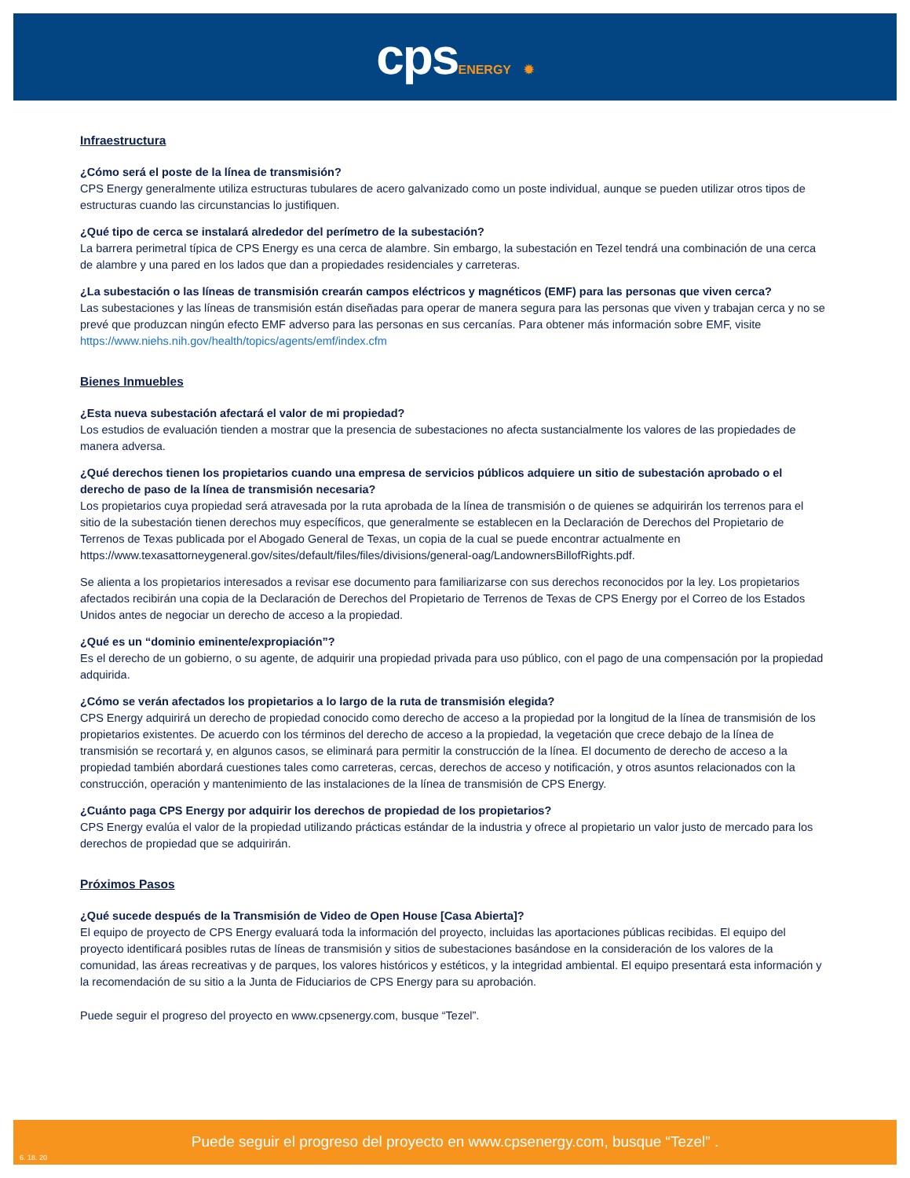cpsENERGY ✹
Infraestructura
¿Cómo será el poste de la línea de transmisión?
CPS Energy generalmente utiliza estructuras tubulares de acero galvanizado como un poste individual, aunque se pueden utilizar otros tipos de estructuras cuando las circunstancias lo justifiquen.
¿Qué tipo de cerca se instalará alrededor del perímetro de la subestación?
La barrera perimetral típica de CPS Energy es una cerca de alambre. Sin embargo, la subestación en Tezel tendrá una combinación de una cerca de alambre y una pared en los lados que dan a propiedades residenciales y carreteras.
¿La subestación o las líneas de transmisión crearán campos eléctricos y magnéticos (EMF) para las personas que viven cerca?
Las subestaciones y las líneas de transmisión están diseñadas para operar de manera segura para las personas que viven y trabajan cerca y no se prevé que produzcan ningún efecto EMF adverso para las personas en sus cercanías. Para obtener más información sobre EMF, visite https://www.niehs.nih.gov/health/topics/agents/emf/index.cfm
Bienes Inmuebles
¿Esta nueva subestación afectará el valor de mi propiedad?
Los estudios de evaluación tienden a mostrar que la presencia de subestaciones no afecta sustancialmente los valores de las propiedades de manera adversa.
¿Qué derechos tienen los propietarios cuando una empresa de servicios públicos adquiere un sitio de subestación aprobado o el derecho de paso de la línea de transmisión necesaria?
Los propietarios cuya propiedad será atravesada por la ruta aprobada de la línea de transmisión o de quienes se adquirirán los terrenos para el sitio de la subestación tienen derechos muy específicos, que generalmente se establecen en la Declaración de Derechos del Propietario de Terrenos de Texas publicada por el Abogado General de Texas, un copia de la cual se puede encontrar actualmente en https://www.texasattorneygeneral.gov/sites/default/files/files/divisions/general-oag/LandownersBillofRights.pdf.
Se alienta a los propietarios interesados a revisar ese documento para familiarizarse con sus derechos reconocidos por la ley. Los propietarios afectados recibirán una copia de la Declaración de Derechos del Propietario de Terrenos de Texas de CPS Energy por el Correo de los Estados Unidos antes de negociar un derecho de acceso a la propiedad.
¿Qué es un “dominio eminente/expropiación”?
Es el derecho de un gobierno, o su agente, de adquirir una propiedad privada para uso público, con el pago de una compensación por la propiedad adquirida.
¿Cómo se verán afectados los propietarios a lo largo de la ruta de transmisión elegida?
CPS Energy adquirirá un derecho de propiedad conocido como derecho de acceso a la propiedad por la longitud de la línea de transmisión de los propietarios existentes. De acuerdo con los términos del derecho de acceso a la propiedad, la vegetación que crece debajo de la línea de transmisión se recortará y, en algunos casos, se eliminará para permitir la construcción de la línea. El documento de derecho de acceso a la propiedad también abordará cuestiones tales como carreteras, cercas, derechos de acceso y notificación, y otros asuntos relacionados con la construcción, operación y mantenimiento de las instalaciones de la línea de transmisión de CPS Energy.
¿Cuánto paga CPS Energy por adquirir los derechos de propiedad de los propietarios?
CPS Energy evalúa el valor de la propiedad utilizando prácticas estándar de la industria y ofrece al propietario un valor justo de mercado para los derechos de propiedad que se adquirirán.
Próximos Pasos
¿Qué sucede después de la Transmisión de Video de Open House [Casa Abierta]?
El equipo de proyecto de CPS Energy evaluará toda la información del proyecto, incluidas las aportaciones públicas recibidas. El equipo del proyecto identificará posibles rutas de líneas de transmisión y sitios de subestaciones basándose en la consideración de los valores de la comunidad, las áreas recreativas y de parques, los valores históricos y estéticos, y la integridad ambiental. El equipo presentará esta información y la recomendación de su sitio a la Junta de Fiduciarios de CPS Energy para su aprobación.
Puede seguir el progreso del proyecto en www.cpsenergy.com, busque “Tezel”.
Puede seguir el progreso del proyecto en www.cpsenergy.com, busque “Tezel” .
6. 18. 20